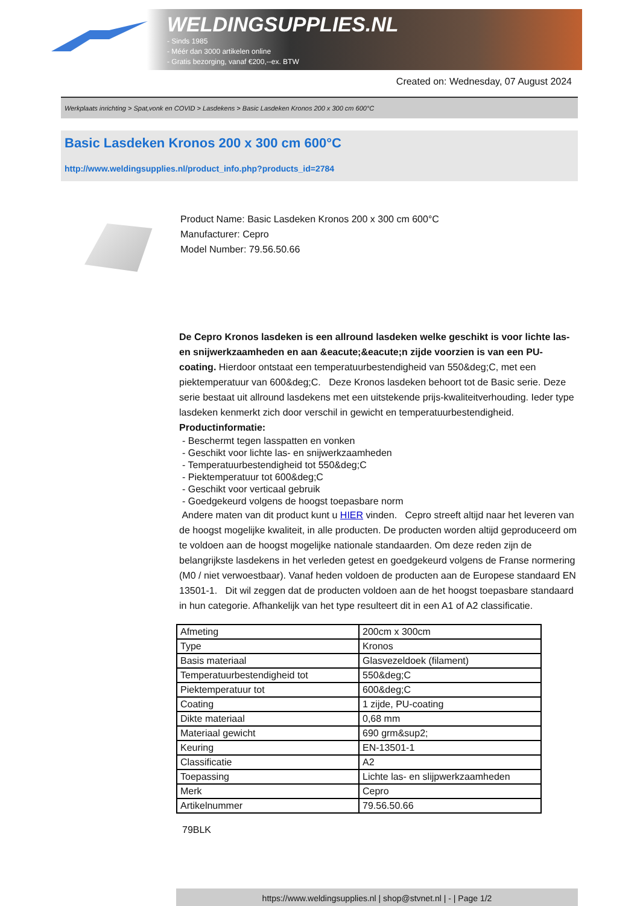WELDINGSUPPLIES.NL
- Sinds 1985
- Méér dan 3000 artikelen online
- Gratis bezorging, vanaf €200,--ex. BTW
Created on: Wednesday, 07 August 2024
Werkplaats inrichting > Spat,vonk en COVID > Lasdekens > Basic Lasdeken Kronos 200 x 300 cm 600°C
Basic Lasdeken Kronos 200 x 300 cm 600°C
http://www.weldingsupplies.nl/product_info.php?products_id=2784
Product Name: Basic Lasdeken Kronos 200 x 300 cm 600°C
Manufacturer: Cepro
Model Number: 79.56.50.66
De Cepro Kronos lasdeken is een allround lasdeken welke geschikt is voor lichte las- en snijwerkzaamheden en aan &eacute;&eacute;n zijde voorzien is van een PU-coating. Hierdoor ontstaat een temperatuurbestendigheid van 550&deg;C, met een piektemperatuur van 600&deg;C. Deze Kronos lasdeken behoort tot de Basic serie. Deze serie bestaat uit allround lasdekens met een uitstekende prijs-kwaliteitverhouding. Ieder type lasdeken kenmerkt zich door verschil in gewicht en temperatuurbestendigheid.
Productinformatie:
- Beschermt tegen lasspatten en vonken
- Geschikt voor lichte las- en snijwerkzaamheden
- Temperatuurbestendigheid tot 550&deg;C
- Piektemperatuur tot 600&deg;C
- Geschikt voor verticaal gebruik
- Goedgekeurd volgens de hoogst toepasbare norm
Andere maten van dit product kunt u HIER vinden. Cepro streeft altijd naar het leveren van de hoogst mogelijke kwaliteit, in alle producten. De producten worden altijd geproduceerd om te voldoen aan de hoogst mogelijke nationale standaarden. Om deze reden zijn de belangrijkste lasdekens in het verleden getest en goedgekeurd volgens de Franse normering (M0 / niet verwoestbaar). Vanaf heden voldoen de producten aan de Europese standaard EN 13501-1. Dit wil zeggen dat de producten voldoen aan de het hoogst toepasbare standaard in hun categorie. Afhankelijk van het type resulteert dit in een A1 of A2 classificatie.
| Afmeting | 200cm x 300cm |
| Type | Kronos |
| Basis materiaal | Glasvezeldoek (filament) |
| Temperatuurbestendigheid tot | 550&deg;C |
| Piektemperatuur tot | 600&deg;C |
| Coating | 1 zijde, PU-coating |
| Dikte materiaal | 0,68 mm |
| Materiaal gewicht | 690 grm&sup2; |
| Keuring | EN-13501-1 |
| Classificatie | A2 |
| Toepassing | Lichte las- en slijpwerkzaamheden |
| Merk | Cepro |
| Artikelnummer | 79.56.50.66 |
79BLK
https://www.weldingsupplies.nl | shop@stvnet.nl | - | Page 1/2